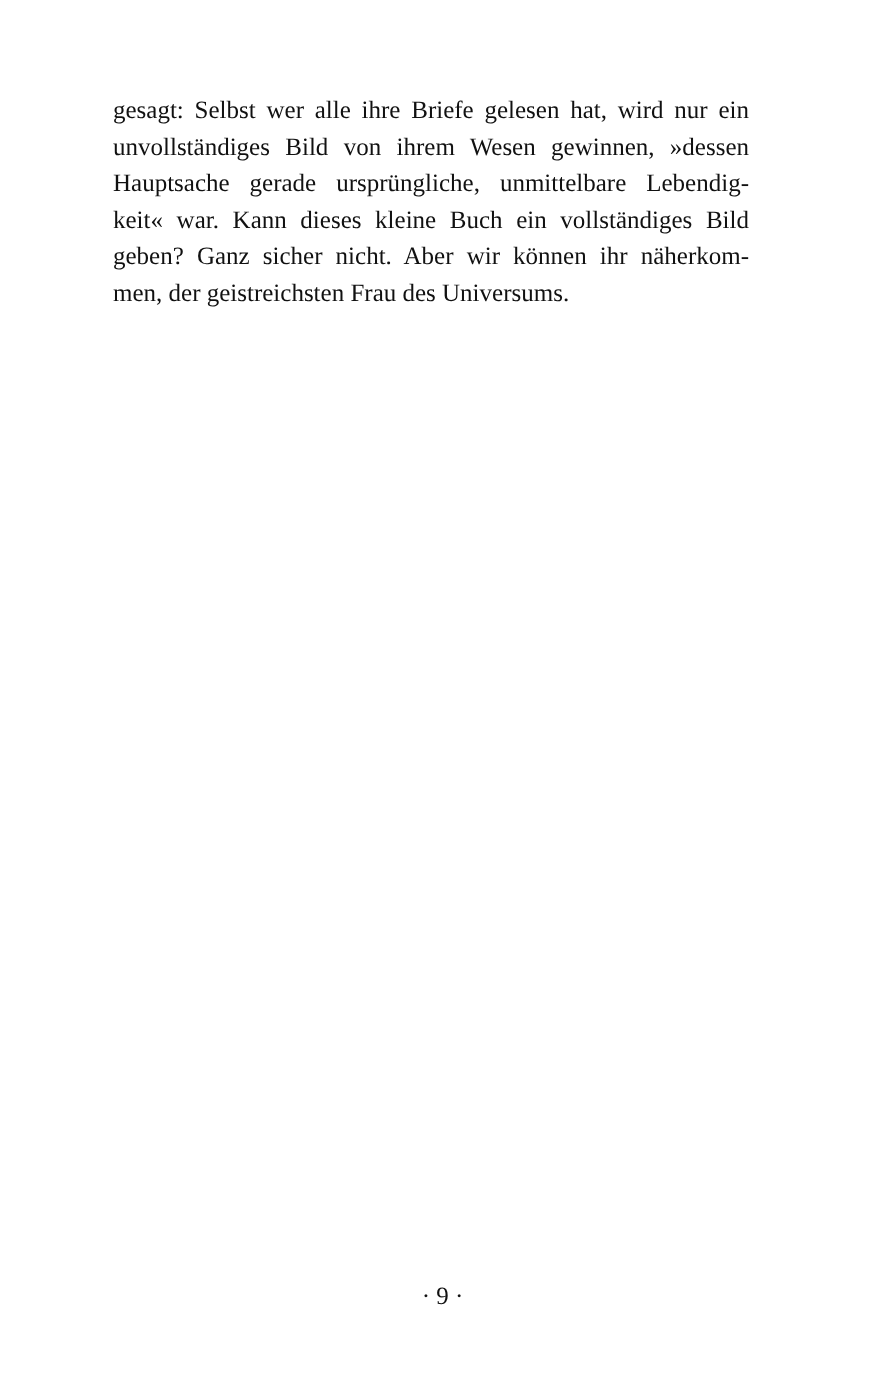gesagt: Selbst wer alle ihre Briefe gelesen hat, wird nur ein
unvollständiges Bild von ihrem Wesen gewinnen, »dessen
Hauptsache gerade ursprüngliche, unmittelbare Lebendig-
keit« war. Kann dieses kleine Buch ein vollständiges Bild
geben? Ganz sicher nicht. Aber wir können ihr näherkom-
men, der geistreichsten Frau des Universums.
· 9 ·